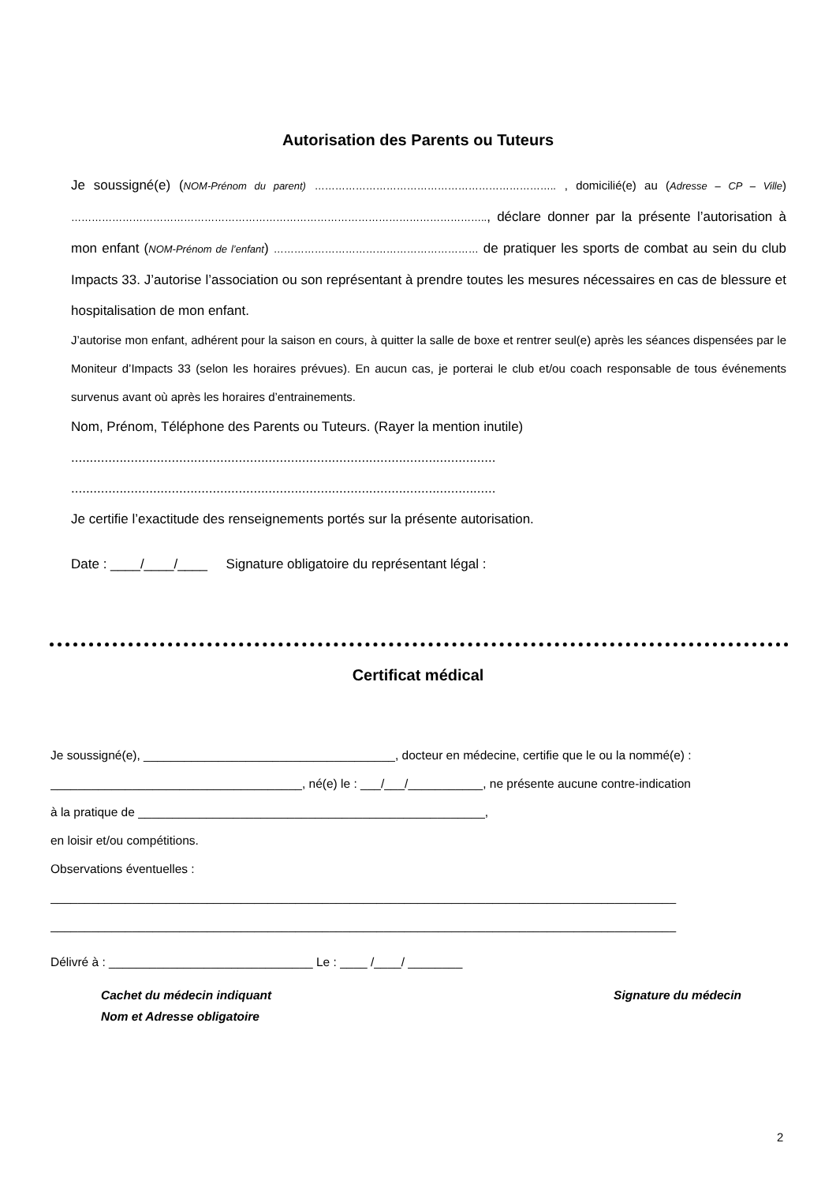Autorisation des Parents ou Tuteurs
Je soussigné(e) (NOM-Prénom du parent) …………………………………………………………….. , domicilié(e) au (Adresse – CP – Ville) ………………………………………………………………………………………………………….., déclare donner par la présente l’autorisation à mon enfant (NOM-Prénom de l’enfant) …………………………………………………… de pratiquer les sports de combat au sein du club Impacts 33. J’autorise l’association ou son représentant à prendre toutes les mesures nécessaires en cas de blessure et hospitalisation de mon enfant.
J’autorise mon enfant, adhérent pour la saison en cours, à quitter la salle de boxe et rentrer seul(e) après les séances dispensées par le Moniteur d’Impacts 33 (selon les horaires prévues). En aucun cas, je porterai le club et/ou coach responsable de tous événements survenus avant où après les horaires d’entrainements.
Nom, Prénom, Téléphone des Parents ou Tuteurs. (Rayer la mention inutile)
..................................................................................................................
..................................................................................................................
Je certifie l’exactitude des renseignements portés sur la présente autorisation.
Date : ____/____/____ Signature obligatoire du représentant légal :
Certificat médical
Je soussigné(e), _____________________________________, docteur en médecine, certifie que le ou la nommé(e) :
_____________________________________, né(e) le : ___/___/___________, ne présente aucune contre-indication
à la pratique de ___________________________________________________,
en loisir et/ou compétitions.
Observations éventuelles :
____________________________________________________________________________________________
____________________________________________________________________________________________
Délivré à : ______________________________ Le : ____ /____/ ________
Cachet du médecin indiquant
Nom et Adresse obligatoire
Signature du médecin
2